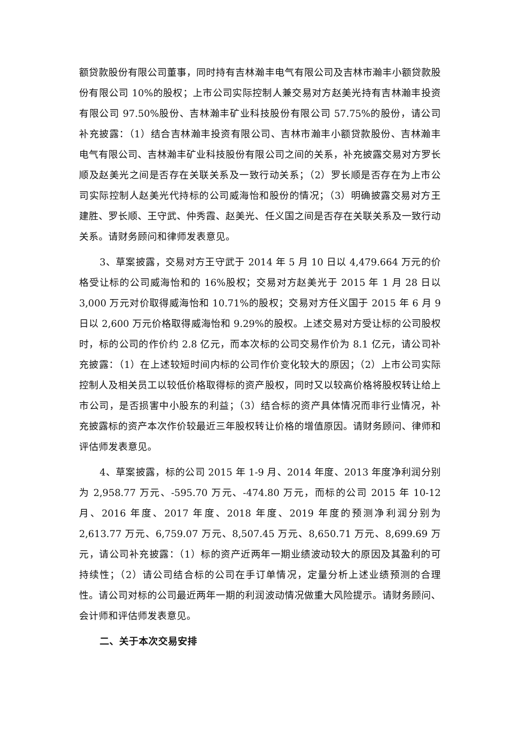额贷款股份有限公司董事，同时持有吉林瀚丰电气有限公司及吉林市瀚丰小额贷款股份有限公司 10%的股权；上市公司实际控制人兼交易对方赵美光持有吉林瀚丰投资有限公司 97.50%股份、吉林瀚丰矿业科技股份有限公司 57.75%的股份，请公司补充披露：（1）结合吉林瀚丰投资有限公司、吉林市瀚丰小额贷款股份、吉林瀚丰电气有限公司、吉林瀚丰矿业科技股份有限公司之间的关系，补充披露交易对方罗长顺及赵美光之间是否存在关联关系及一致行动关系；（2）罗长顺是否存在为上市公司实际控制人赵美光代持标的公司威海怡和股份的情况；（3）明确披露交易对方王建胜、罗长顺、王守武、仲秀霞、赵美光、任义国之间是否存在关联关系及一致行动关系。请财务顾问和律师发表意见。
3、草案披露，交易对方王守武于 2014 年 5 月 10 日以 4,479.664 万元的价格受让标的公司威海怡和的 16%股权；交易对方赵美光于 2015 年 1 月 28 日以 3,000 万元对价取得威海怡和 10.71%的股权；交易对方任义国于 2015 年 6 月 9 日以 2,600 万元价格取得威海怡和 9.29%的股权。上述交易对方受让标的公司股权时，标的公司的作价约 2.8 亿元，而本次标的公司交易作价为 8.1 亿元，请公司补充披露：（1）在上述较短时间内标的公司作价变化较大的原因；（2）上市公司实际控制人及相关员工以较低价格取得标的资产股权，同时又以较高价格将股权转让给上市公司，是否损害中小股东的利益；（3）结合标的资产具体情况而非行业情况，补充披露标的资产本次作价较最近三年股权转让价格的增值原因。请财务顾问、律师和评估师发表意见。
4、草案披露，标的公司 2015 年 1-9 月、2014 年度、2013 年度净利润分别为 2,958.77 万元、-595.70 万元、-474.80 万元，而标的公司 2015 年 10-12 月、2016 年度、2017 年度、2018 年度、2019 年度的预测净利润分别为 2,613.77 万元、6,759.07 万元、8,507.45 万元、8,650.71 万元、8,699.69 万元，请公司补充披露：（1）标的资产近两年一期业绩波动较大的原因及其盈利的可持续性；（2）请公司结合标的公司在手订单情况，定量分析上述业绩预测的合理性。请公司对标的公司最近两年一期的利润波动情况做重大风险提示。请财务顾问、会计师和评估师发表意见。
二、关于本次交易安排